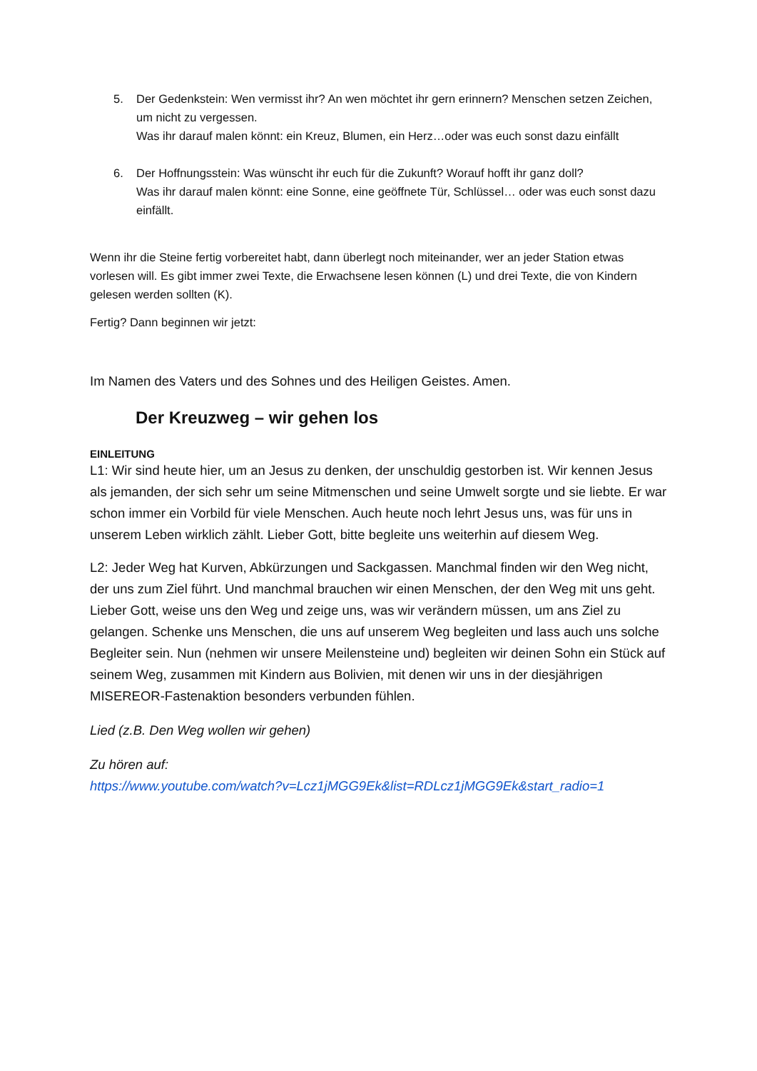5. Der Gedenkstein: Wen vermisst ihr? An wen möchtet ihr gern erinnern? Menschen setzen Zeichen, um nicht zu vergessen.
Was ihr darauf malen könnt: ein Kreuz, Blumen, ein Herz…oder was euch sonst dazu einfällt
6. Der Hoffnungsstein: Was wünscht ihr euch für die Zukunft? Worauf hofft ihr ganz doll?
Was ihr darauf malen könnt: eine Sonne, eine geöffnete Tür, Schlüssel… oder was euch sonst dazu einfällt.
Wenn ihr die Steine fertig vorbereitet habt, dann überlegt noch miteinander, wer an jeder Station etwas vorlesen will. Es gibt immer zwei Texte, die Erwachsene lesen können (L) und drei Texte, die von Kindern gelesen werden sollten (K).
Fertig? Dann beginnen wir jetzt:
Im Namen des Vaters und des Sohnes und des Heiligen Geistes. Amen.
Der Kreuzweg – wir gehen los
EINLEITUNG
L1: Wir sind heute hier, um an Jesus zu denken, der unschuldig gestorben ist. Wir kennen Jesus als jemanden, der sich sehr um seine Mitmenschen und seine Umwelt sorgte und sie liebte. Er war schon immer ein Vorbild für viele Menschen. Auch heute noch lehrt Jesus uns, was für uns in unserem Leben wirklich zählt. Lieber Gott, bitte begleite uns weiterhin auf diesem Weg.
L2: Jeder Weg hat Kurven, Abkürzungen und Sackgassen. Manchmal finden wir den Weg nicht, der uns zum Ziel führt. Und manchmal brauchen wir einen Menschen, der den Weg mit uns geht. Lieber Gott, weise uns den Weg und zeige uns, was wir verändern müssen, um ans Ziel zu gelangen. Schenke uns Menschen, die uns auf unserem Weg begleiten und lass auch uns solche Begleiter sein. Nun (nehmen wir unsere Meilensteine und) begleiten wir deinen Sohn ein Stück auf seinem Weg, zusammen mit Kindern aus Bolivien, mit denen wir uns in der diesjährigen MISEREOR-Fastenaktion besonders verbunden fühlen.
Lied (z.B. Den Weg wollen wir gehen)
Zu hören auf:
https://www.youtube.com/watch?v=Lcz1jMGG9Ek&list=RDLcz1jMGG9Ek&start_radio=1